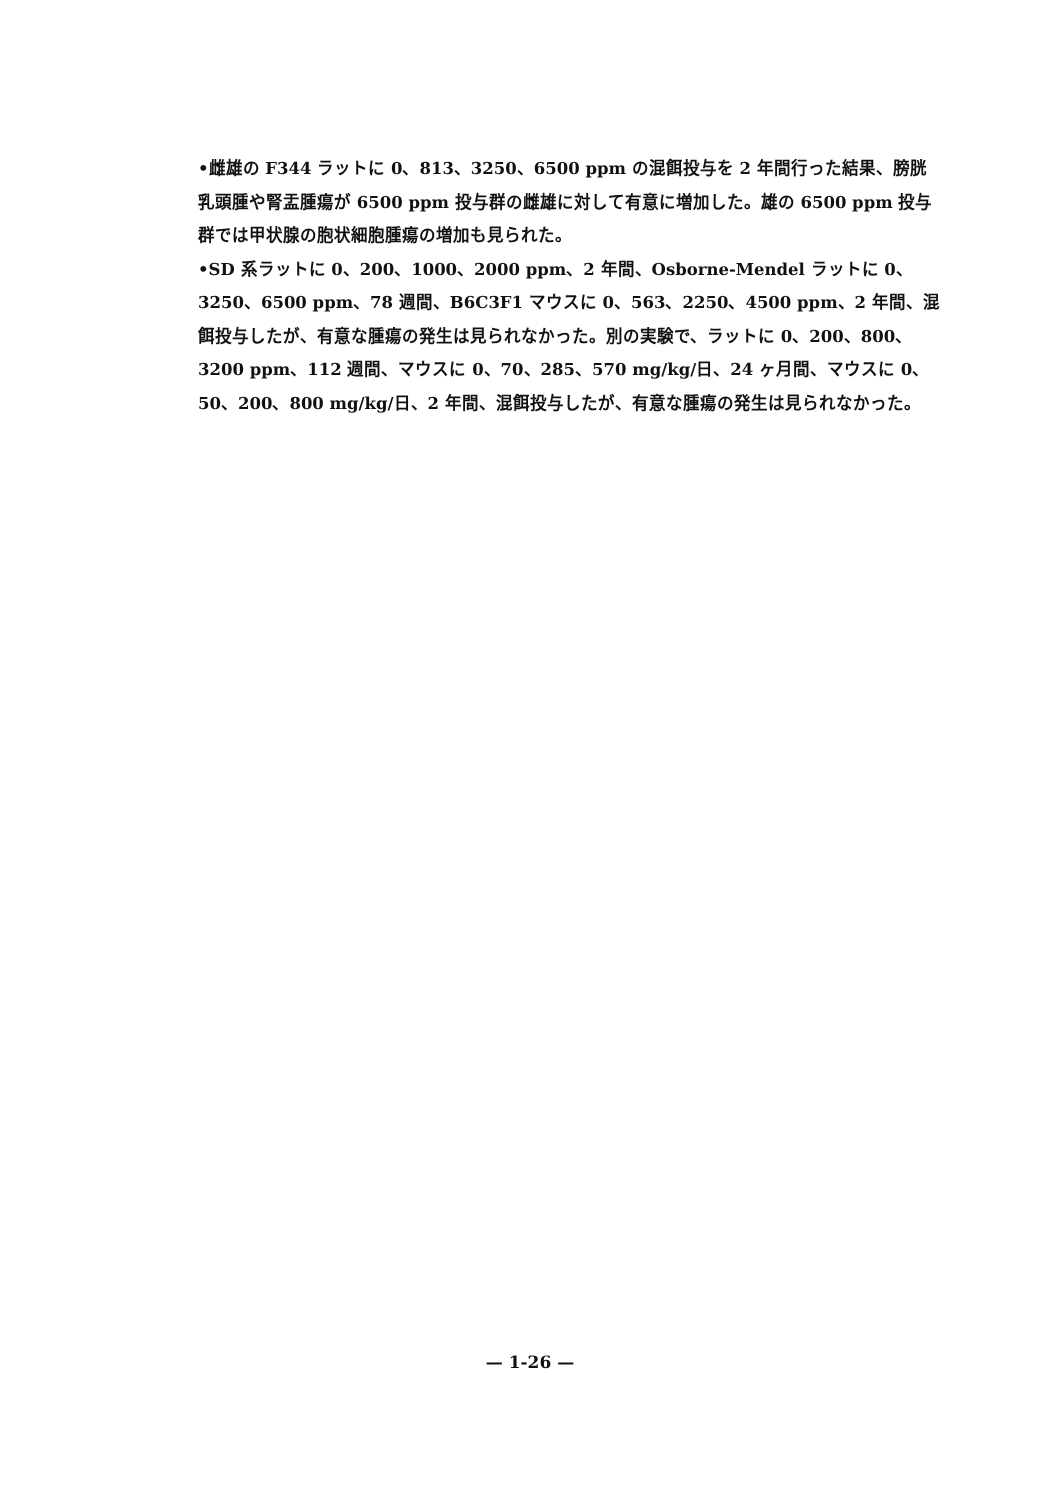•雌雄の F344 ラットに 0、813、3250、6500 ppm の混餌投与を 2 年間行った結果、膀胱乳頭腫や腎盂腫瘍が 6500 ppm 投与群の雌雄に対して有意に増加した。雄の 6500 ppm 投与群では甲状腺の胞状細胞腫瘍の増加も見られた。
•SD 系ラットに 0、200、1000、2000 ppm、2 年間、Osborne-Mendel ラットに 0、3250、6500 ppm、78 週間、B6C3F1 マウスに 0、563、2250、4500 ppm、2 年間、混餌投与したが、有意な腫瘍の発生は見られなかった。別の実験で、ラットに 0、200、800、3200 ppm、112 週間、マウスに 0、70、285、570 mg/kg/日、24 ヶ月間、マウスに 0、50、200、800 mg/kg/日、2 年間、混餌投与したが、有意な腫瘍の発生は見られなかった。
— 1-26 —